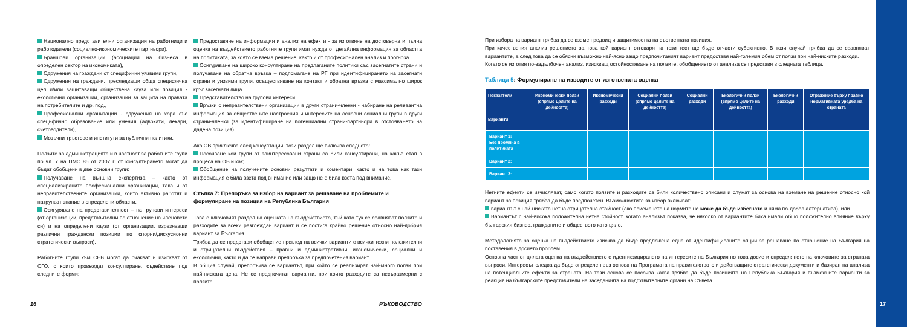Национално представителни организации на работници и работодатели (социално-икономическите партньори),
Браншови организации (асоциации на бизнеса в определен сектор на икономиката),
Сдружения на граждани от специфични уязвими групи,
Сдружения на граждани, преследващи обща специфична цел и/или защитаващи обществена кауза или позиция - екологични организации, организации за защита на правата на потребителите и др. под.,
Професионални организации - сдружения на хора със специфично образование или умения (адвокати, лекари, счетоводители),
Мозъчни тръстове и институти за публични политики.
Ползите за администрацията и в частност за работните групи по чл. 7 на ПМС 85 от 2007 г. от консултирането могат да бъдат обобщени в две основни групи:
Получаване на външна експертиза – както от специализираните професионални организации, така и от неправителствените организации, които активно работят и натрупват знание в определени области.
Осигуряване на представителност – на групови интереси (от организации, представителни по отношение на членовете си) и на определени каузи (от организации, изразяващи различни граждански позиции по спорни/дискусионни стратегически въпроси).
Работните групи към СЕВ могат да очакват и изискват от СГО, с които провеждат консултиране, съдействие под следните форми:
Предоставяне на информация и анализ на ефекти - за изготвяне на достоверна и пълна оценка на въздействието работните групи имат нужда от детайлна информация за областта на политиката, за която се взема решение, както и от професионален анализ и прогноза.
Осигуряване на широко консултиране на предлаганите политики със засегнатите страни и получаване на обратна връзка – подпомагане на РГ при идентифицирането на засегнати страни и уязвими групи, осъществяване на контакт и обратна връзка с максимално широк кръг засегнати лица.
Представителство на групови интереси
Връзки с неправителствени организации в други страни-членки - набиране на релевантна информация за обществените настроения и интересите на основни социални групи в други страни-членки (за идентифициране на потенциални страни-партньори в отстояването на дадена позиция).
Ако ОВ приключва след консултации, този раздел ще включва следното:
Посочване кои групи от заинтересовани страни са били консултирани, на какъв етап в процеса на ОВ и как;
Обобщение на получените основни резултати и коментари, както и на това как тази информация е била взета под внимание или защо не е била взета под внимание.
Стъпка 7: Препоръка за избор на вариант за решаване на проблемите и формулиране на позиция на Република България
Това е ключовият раздел на оценката на въздействието, тъй като тук се сравняват ползите и разходите за всеки разглеждан вариант и се постига крайно решение относно най-добрия вариант за България.
Трябва да се представи обобщение-преглед на всички варианти с всички техни положителни и отрицателни въздействия – правни и административни, икономически, социални и екологични, както и да се направи препоръка за предпочетения вариант.
В общия случай, препоръчва се вариантът, при който се реализират най-много ползи при най-ниската цена. Не се предпочитат варианти, при които разходите са несъразмерни с ползите.
16 РЪКОВОДСТВО
При избора на вариант трябва да се вземе предвид и защитимостта на съответната позиция.
При качествения анализ решението за това кой вариант отговаря на този тест ще бъде отчасти субективно. В този случай трябва да се сравняват вариантите, а след това да се обясни възможно най-ясно защо предпочитаният вариант предоставя най-големия обем от ползи при най-ниските разходи.
Когато се изготвя по-задълбочен анализ, изискващ остойностяване на ползите, обобщението от анализа се представя в следната таблица.
Таблица 5: Формулиране на изводите от изготвената оценка
| Показатели Варианти | Икономически ползи (спрямо целите на дейността) | Икономически разходи | Социални ползи (спрямо целите на дейността) | Социални разходи | Екологични ползи (спрямо целите на дейността) | Екологични разходи | Отражение върху правно нормативната уредба на страната |
| --- | --- | --- | --- | --- | --- | --- | --- |
| Вариант 1: Без промяна в политиката | | | | | | | |
| Вариант 2: | | | | | | | |
| Вариант 3: | | | | | | | |
Нетните ефекти се изчисляват, само когато ползите и разходите са били количествено описани и служат за основа на вземане на решение относно кой вариант за позиция трябва да бъде предпочетен. Възможностите за избор включват:
вариантът с най-ниската нетна отрицателна стойност (ако приемането на нормите не може да бъде избегнато и няма по-добра алтернатива), или
Вариантът с най-висока положителна нетна стойност, когато анализът показва, че няколко от вариантите биха имали общо положително влияние върху българския бизнес, гражданите и обществото като цяло.
Методологията за оценка на въздействието изисква да бъде предложена една от идентифицираните опции за решаване по отношение на България на поставения в досието проблем.
Основна част от цялата оценка на въздействието е идентифицирането на интересите на България по това досие и определянето на ключовите за страната въпроси. Интересът следва да бъде определен въз основа на Програмата на правителството и действащите стратегически документи и базиран на анализа на потенциалните ефекти за страната. На тази основа се посочва каква трябва да бъде позицията на Република България и възможните варианти за реакция на българските представители на заседанията на подготвителните органи на Съвета.
17